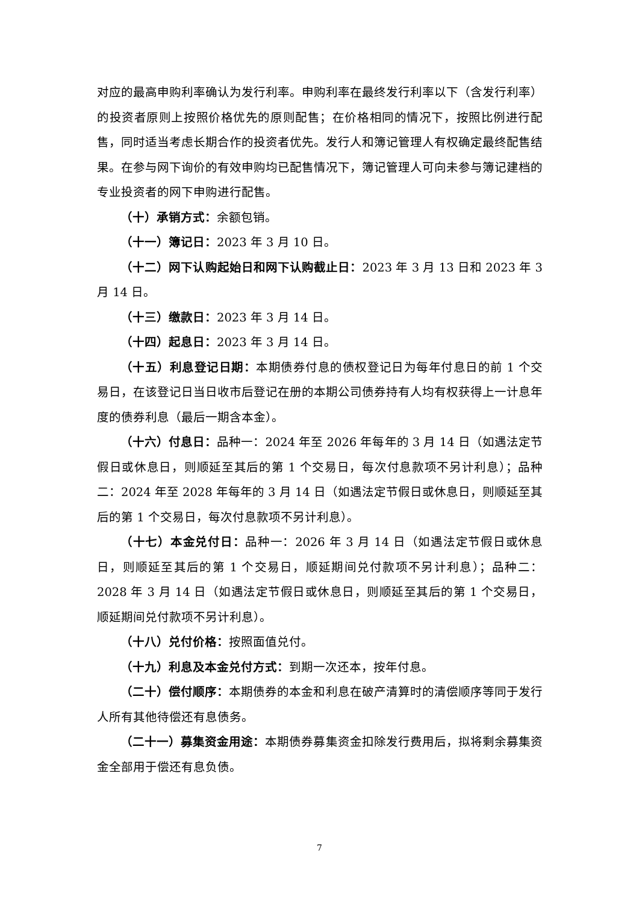对应的最高申购利率确认为发行利率。申购利率在最终发行利率以下（含发行利率）的投资者原则上按照价格优先的原则配售；在价格相同的情况下，按照比例进行配售，同时适当考虑长期合作的投资者优先。发行人和簿记管理人有权确定最终配售结果。在参与网下询价的有效申购均已配售情况下，簿记管理人可向未参与簿记建档的专业投资者的网下申购进行配售。
（十）承销方式：余额包销。
（十一）簿记日：2023 年 3 月 10 日。
（十二）网下认购起始日和网下认购截止日：2023 年 3 月 13 日和 2023 年 3 月 14 日。
（十三）缴款日：2023 年 3 月 14 日。
（十四）起息日：2023 年 3 月 14 日。
（十五）利息登记日期：本期债券付息的债权登记日为每年付息日的前 1 个交易日，在该登记日当日收市后登记在册的本期公司债券持有人均有权获得上一计息年度的债券利息（最后一期含本金）。
（十六）付息日：品种一：2024 年至 2026 年每年的 3 月 14 日（如遇法定节假日或休息日，则顺延至其后的第 1 个交易日，每次付息款项不另计利息）；品种二：2024 年至 2028 年每年的 3 月 14 日（如遇法定节假日或休息日，则顺延至其后的第 1 个交易日，每次付息款项不另计利息）。
（十七）本金兑付日：品种一：2026 年 3 月 14 日（如遇法定节假日或休息日，则顺延至其后的第 1 个交易日，顺延期间兑付款项不另计利息）；品种二：2028 年 3 月 14 日（如遇法定节假日或休息日，则顺延至其后的第 1 个交易日，顺延期间兑付款项不另计利息）。
（十八）兑付价格：按照面值兑付。
（十九）利息及本金兑付方式：到期一次还本，按年付息。
（二十）偿付顺序：本期债券的本金和利息在破产清算时的清偿顺序等同于发行人所有其他待偿还有息债务。
（二十一）募集资金用途：本期债券募集资金扣除发行费用后，拟将剩余募集资金全部用于偿还有息负债。
7